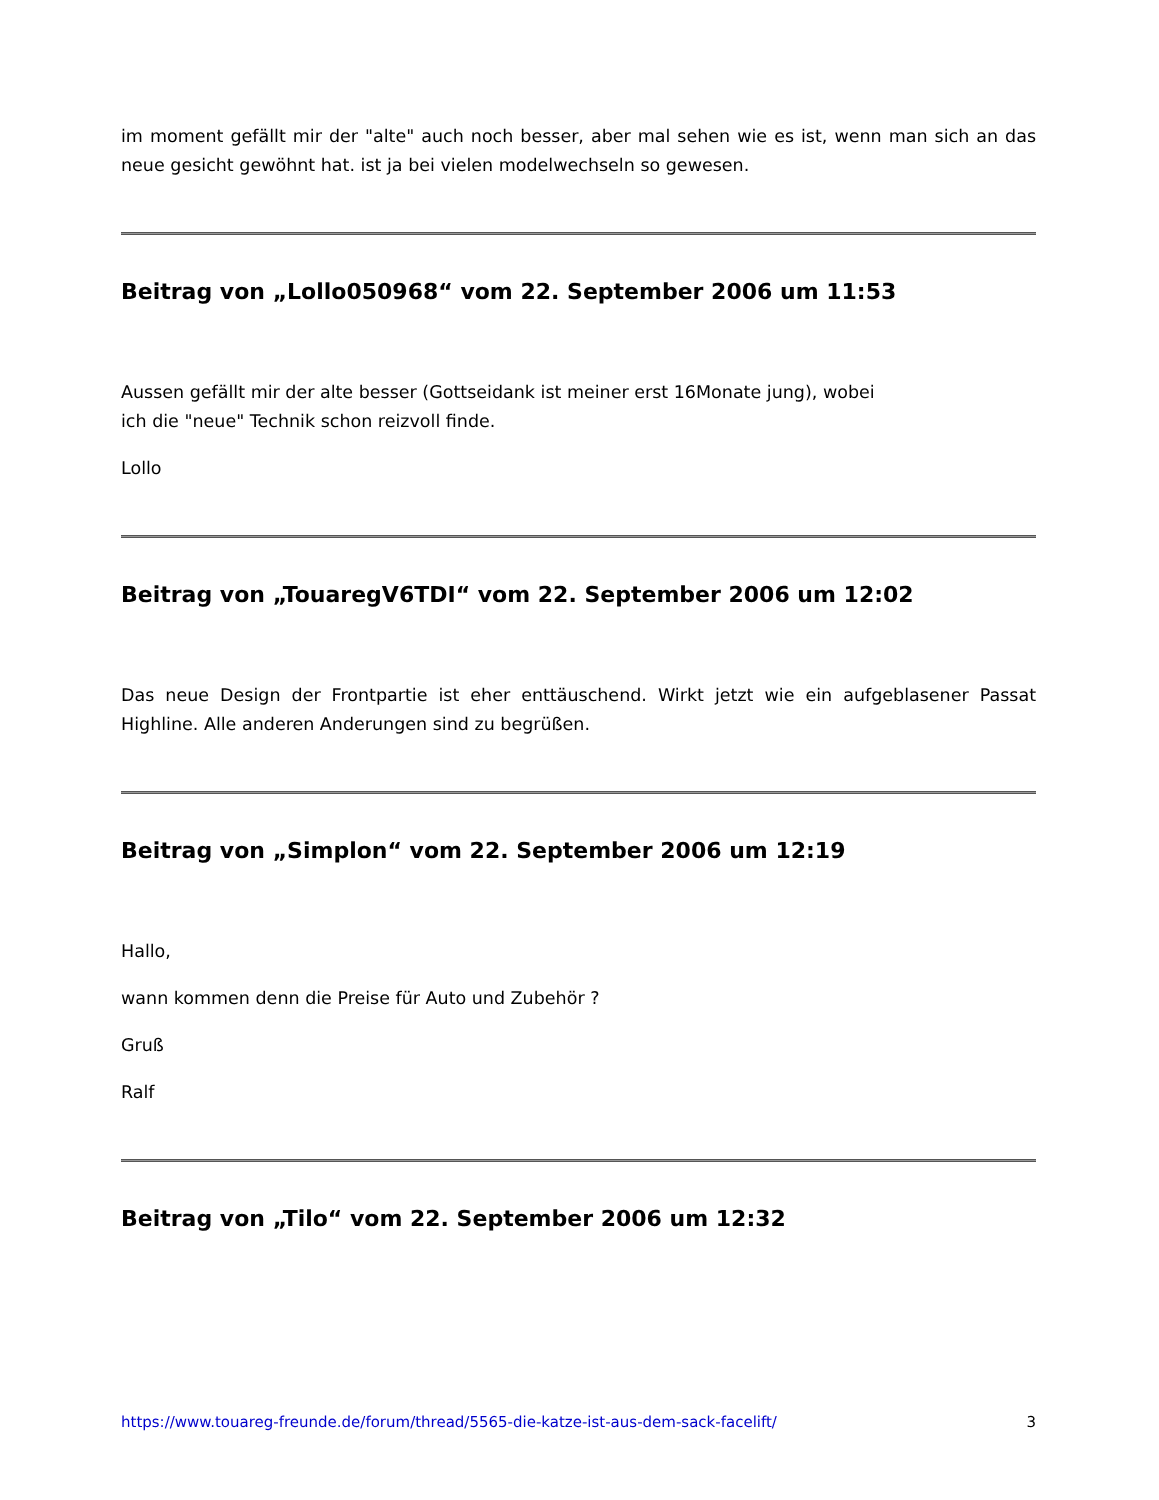im moment gefällt mir der "alte" auch noch besser, aber mal sehen wie es ist, wenn man sich an das neue gesicht gewöhnt hat. ist ja bei vielen modelwechseln so gewesen.
Beitrag von „Lollo050968“ vom 22. September 2006 um 11:53
Aussen gefällt mir der alte besser (Gottseidank ist meiner erst 16Monate jung), wobei
ich die "neue" Technik schon reizvoll finde.
Lollo
Beitrag von „TouaregV6TDI“ vom 22. September 2006 um 12:02
Das neue Design der Frontpartie ist eher enttäuschend. Wirkt jetzt wie ein aufgeblasener Passat Highline. Alle anderen Anderungen sind zu begrüßen.
Beitrag von „Simplon“ vom 22. September 2006 um 12:19
Hallo,
wann kommen denn die Preise für Auto und Zubehör ?
Gruß
Ralf
Beitrag von „Tilo“ vom 22. September 2006 um 12:32
https://www.touareg-freunde.de/forum/thread/5565-die-katze-ist-aus-dem-sack-facelift/ 3